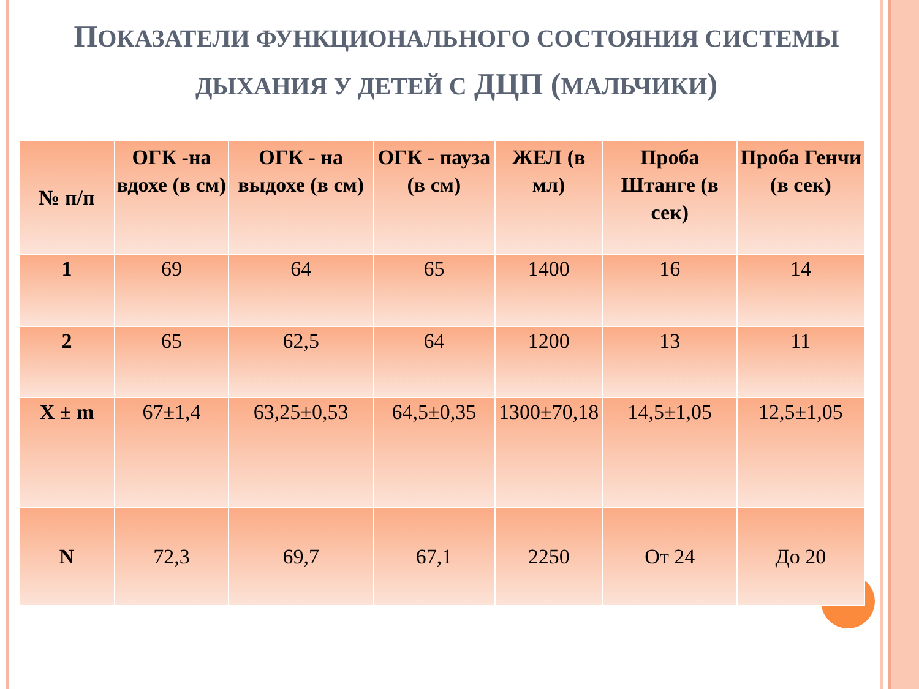ПОКАЗАТЕЛИ ФУНКЦИОНАЛЬНОГО СОСТОЯНИЯ СИСТЕМЫ ДЫХАНИЯ У ДЕТЕЙ С ДЦП (МАЛЬЧИКИ)
| № п/п | ОГК -на вдохе (в см) | ОГК - на выдохе (в см) | ОГК - пауза (в см) | ЖЕЛ (в мл) | Проба Штанге (в сек) | Проба Генчи (в сек) |
| --- | --- | --- | --- | --- | --- | --- |
| 1 | 69 | 64 | 65 | 1400 | 16 | 14 |
| 2 | 65 | 62,5 | 64 | 1200 | 13 | 11 |
| X ± m | 67±1,4 | 63,25±0,53 | 64,5±0,35 | 1300±70,18 | 14,5±1,05 | 12,5±1,05 |
| N | 72,3 | 69,7 | 67,1 | 2250 | От 24 | До 20 |